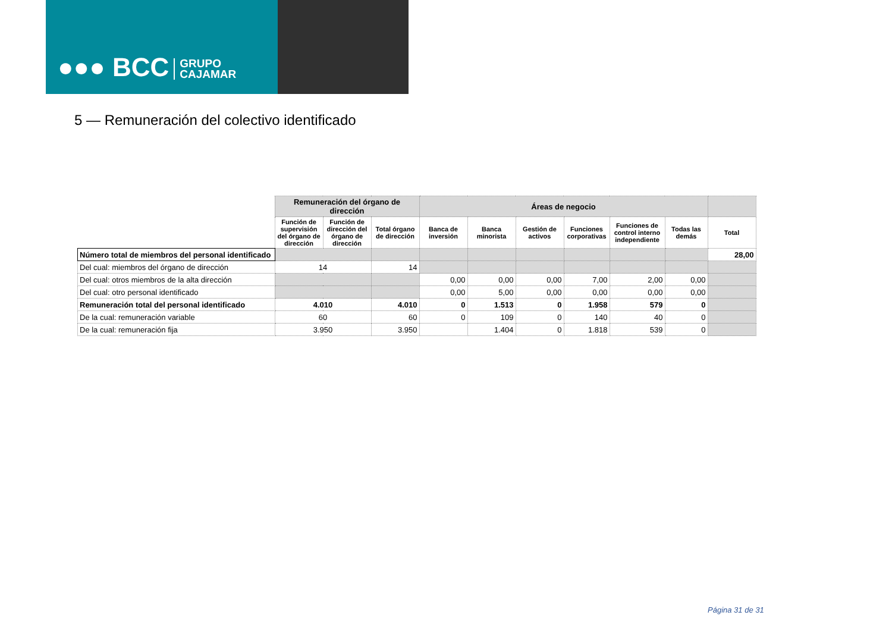●●● BCC GRUPO
CAJAMAR
5 — Remuneración del colectivo identificado
| | Remuneración del órgano de dirección | | | Áreas de negocio | | | | | | |
| | Función de supervisión del órgano de dirección | Función de dirección del órgano de dirección | Total órgano de dirección | Banca de inversión | Banca minorista | Gestión de activos | Funciones corporativas | Funciones de control interno independiente | Todas las demás | Total |
| Número total de miembros del personal identificado | | | | | | | | | | 28,00 |
| Del cual: miembros del órgano de dirección | 14 | | 14 | | | | | | | |
| Del cual: otros miembros de la alta dirección | | | | 0,00 | 0,00 | 0,00 | 7,00 | 2,00 | 0,00 | |
| Del cual: otro personal identificado | | | | 0,00 | 5,00 | 0,00 | 0,00 | 0,00 | 0,00 | |
| Remuneración total del personal identificado | 4.010 | | 4.010 | 0 | 1.513 | 0 | 1.958 | 579 | 0 | |
| De la cual: remuneración variable | 60 | | 60 | 0 | 109 | 0 | 140 | 40 | 0 | |
| De la cual: remuneración fija | 3.950 | | 3.950 | | 1.404 | 0 | 1.818 | 539 | 0 | |
Página 31 de 31